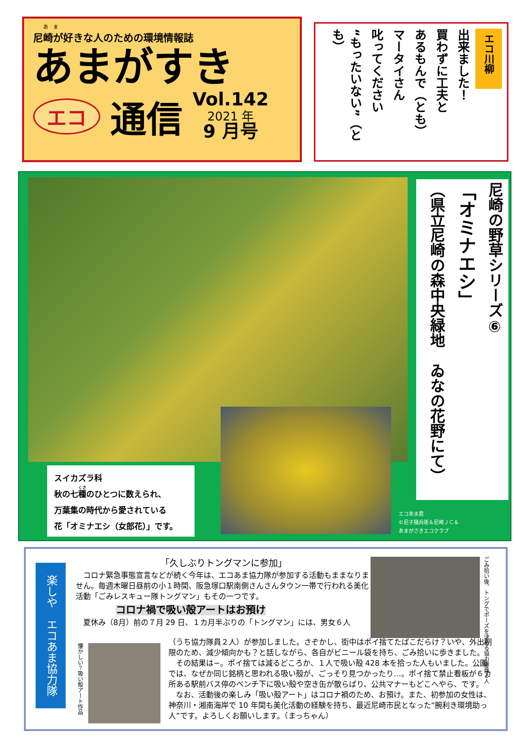あ　ま
尼崎が好きな人のための環境情報誌
あまがすき
エコ 通信 Vol.142
2021 年
9 月号
エコ川柳
出来ました！
買わずに工夫と
あるもんで（とも）
マータイさん
叱ってください
“もったいない”（とも）
スイカズラ科
秋の七種のひとつに数えられ、
万葉集の時代から愛されている
花「オミナエシ（女郎花）」です。
尼崎の野草シリーズ⑥
「オミナエシ」
（県立尼崎の森中央緑地　ゐなの花野にて）
エコあま君
©尼子騒兵衛＆尼崎ＪＣ＆
あまがさきエコクラブ
楽しや　エコあま協力隊
「久しぶりトングマンに参加」
　コロナ緊急事態宣言などが続く今年は、エコあま協力隊が参加する活動もままなりません。毎週木曜日昼前の小１時間、阪急塚口駅南側さんさんタウン一帯で行われる美化活動「ごみレスキュー隊トングマン」もその一つです。
コロナ禍で吸い殻アートはお預け
　夏休み（8月）前の７月 29 日、１カ月半ぶりの「トングマン」には、男女６人
ごみ拾い後、トングでポーズを決める協力隊員２人
懐かしい？吸い殻アート作品
（うち協力隊員２人）が参加しました。さぞかし、街中はポイ捨てたばこだらけ？いや、外出制限のため、減少傾向かも？と話しながら、各自がビニール袋を持ち、ごみ拾いに歩きました。
　その結果は−。ポイ捨ては減るどころか、１人で吸い殻 428 本を拾った人もいました。公園では、なぜか同じ銘柄と思われる吸い殻が、ごっそり見つかったり…。ポイ捨て禁止看板が６カ所ある駅前バス停のベンチ下に吸い殻や空き缶が散らばり、公共マナーもどこへやら、です。
　なお、活動後の楽しみ「吸い殻アート」はコロナ禍のため、お預け。また、初参加の女性は、神奈川・湘南海岸で 10 年間も美化活動の経験を持ち、最近尼崎市民となった“腕利き環境助っ人”です。よろしくお願いします。（まっちゃん）